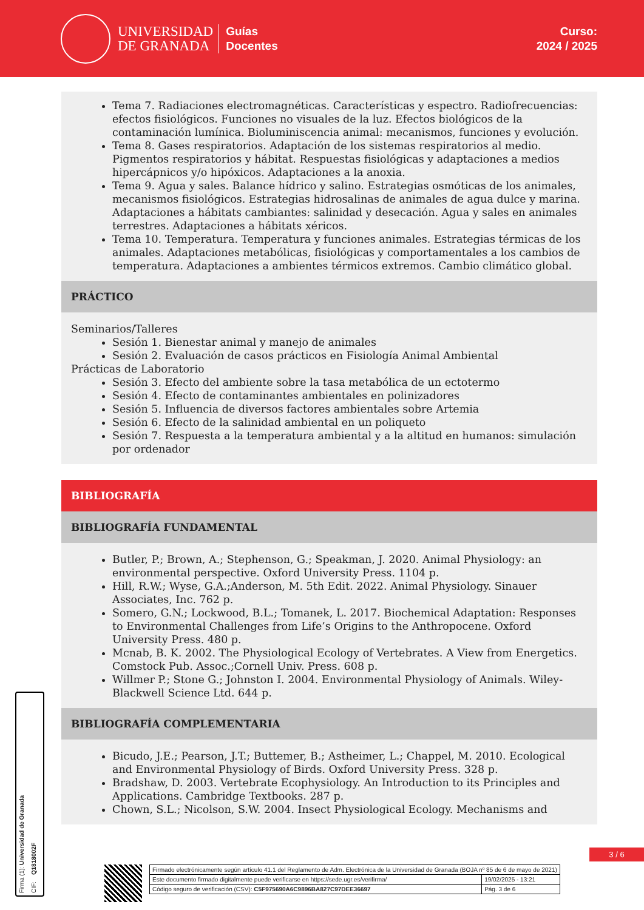UNIVERSIDAD
DE GRANADA
Guías
Docentes
Curso:
2024 / 2025
Tema 7. Radiaciones electromagnéticas. Características y espectro. Radiofrecuencias: efectos fisiológicos. Funciones no visuales de la luz. Efectos biológicos de la contaminación lumínica. Bioluminiscencia animal: mecanismos, funciones y evolución.
Tema 8. Gases respiratorios. Adaptación de los sistemas respiratorios al medio. Pigmentos respiratorios y hábitat. Respuestas fisiológicas y adaptaciones a medios hipercápnicos y/o hipóxicos. Adaptaciones a la anoxia.
Tema 9. Agua y sales. Balance hídrico y salino. Estrategias osmóticas de los animales, mecanismos fisiológicos. Estrategias hidrosalinas de animales de agua dulce y marina. Adaptaciones a hábitats cambiantes: salinidad y desecación. Agua y sales en animales terrestres. Adaptaciones a hábitats xéricos.
Tema 10. Temperatura. Temperatura y funciones animales. Estrategias térmicas de los animales. Adaptaciones metabólicas, fisiológicas y comportamentales a los cambios de temperatura. Adaptaciones a ambientes térmicos extremos. Cambio climático global.
PRÁCTICO
Seminarios/Talleres
Sesión 1. Bienestar animal y manejo de animales
Sesión 2. Evaluación de casos prácticos en Fisiología Animal Ambiental
Prácticas de Laboratorio
Sesión 3. Efecto del ambiente sobre la tasa metabólica de un ectotermo
Sesión 4. Efecto de contaminantes ambientales en polinizadores
Sesión 5. Influencia de diversos factores ambientales sobre Artemia
Sesión 6. Efecto de la salinidad ambiental en un poliqueto
Sesión 7. Respuesta a la temperatura ambiental y a la altitud en humanos: simulación por ordenador
BIBLIOGRAFÍA
BIBLIOGRAFÍA FUNDAMENTAL
Butler, P.; Brown, A.; Stephenson, G.; Speakman, J. 2020. Animal Physiology: an environmental perspective. Oxford University Press. 1104 p.
Hill, R.W.; Wyse, G.A.;Anderson, M. 5th Edit. 2022. Animal Physiology. Sinauer Associates, Inc. 762 p.
Somero, G.N.; Lockwood, B.L.; Tomanek, L. 2017. Biochemical Adaptation: Responses to Environmental Challenges from Life’s Origins to the Anthropocene. Oxford University Press. 480 p.
Mcnab, B. K. 2002. The Physiological Ecology of Vertebrates. A View from Energetics. Comstock Pub. Assoc.;Cornell Univ. Press. 608 p.
Willmer P.; Stone G.; Johnston I. 2004. Environmental Physiology of Animals. Wiley-Blackwell Science Ltd. 644 p.
BIBLIOGRAFÍA COMPLEMENTARIA
Bicudo, J.E.; Pearson, J.T.; Buttemer, B.; Astheimer, L.; Chappel, M. 2010. Ecological and Environmental Physiology of Birds. Oxford University Press. 328 p.
Bradshaw, D. 2003. Vertebrate Ecophysiology. An Introduction to its Principles and Applications. Cambridge Textbooks. 287 p.
Chown, S.L.; Nicolson, S.W. 2004. Insect Physiological Ecology. Mechanisms and
Firma (1): Universidad de Granada CIF: Q1818002F
3 / 6
| Firmado electrónicamente según artículo 41.1 del Reglamento de Adm. Electrónica de la Universidad de Granada (BOJA nº 85 de 6 de mayo de 2021) | |
| Este documento firmado digitalmente puede verificarse en https://sede.ugr.es/verifirma/ | 19/02/2025 - 13:21 |
| Código seguro de verificación (CSV): C5F975690A6C9896BA827C97DEE36697 | Pág. 3 de 6 |